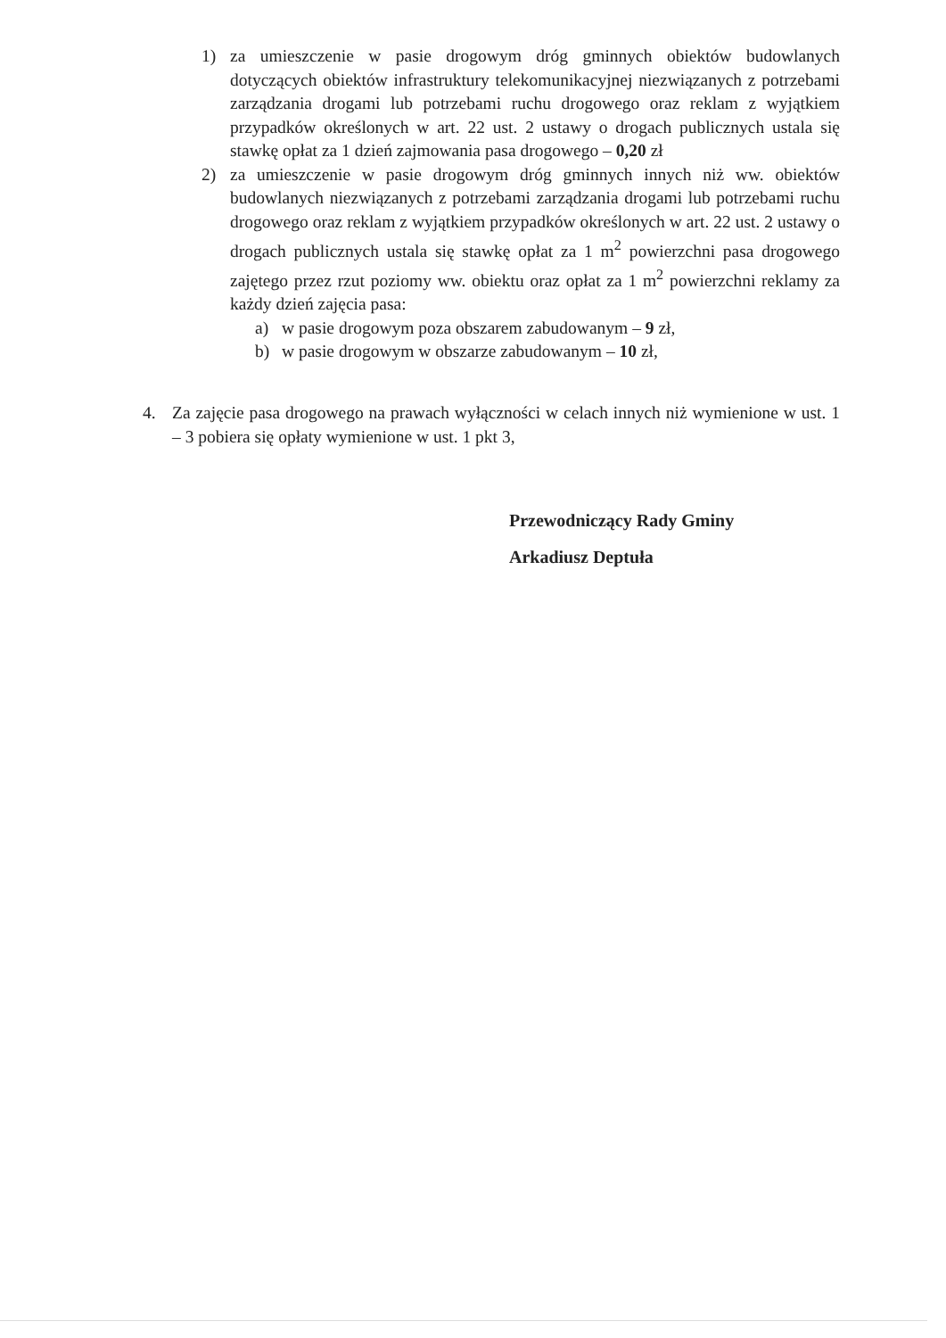1) za umieszczenie w pasie drogowym dróg gminnych obiektów budowlanych dotyczących obiektów infrastruktury telekomunikacyjnej niezwiązanych z potrzebami zarządzania drogami lub potrzebami ruchu drogowego oraz reklam z wyjątkiem przypadków określonych w art. 22 ust. 2 ustawy o drogach publicznych ustala się stawkę opłat za 1 dzień zajmowania pasa drogowego – 0,20 zł
2) za umieszczenie w pasie drogowym dróg gminnych innych niż ww. obiektów budowlanych niezwiązanych z potrzebami zarządzania drogami lub potrzebami ruchu drogowego oraz reklam z wyjątkiem przypadków określonych w art. 22 ust. 2 ustawy o drogach publicznych ustala się stawkę opłat za 1 m<sup>2</sup> powierzchni pasa drogowego zajętego przez rzut poziomy ww. obiektu oraz opłat za 1 m<sup>2</sup> powierzchni reklamy za każdy dzień zajęcia pasa:
a) w pasie drogowym poza obszarem zabudowanym – 9 zł,
b) w pasie drogowym w obszarze zabudowanym – 10 zł,
4. Za zajęcie pasa drogowego na prawach wyłączności w celach innych niż wymienione w ust. 1 – 3 pobiera się opłaty wymienione w ust. 1 pkt 3,
Przewodniczący Rady Gminy
Arkadiusz Deptuła